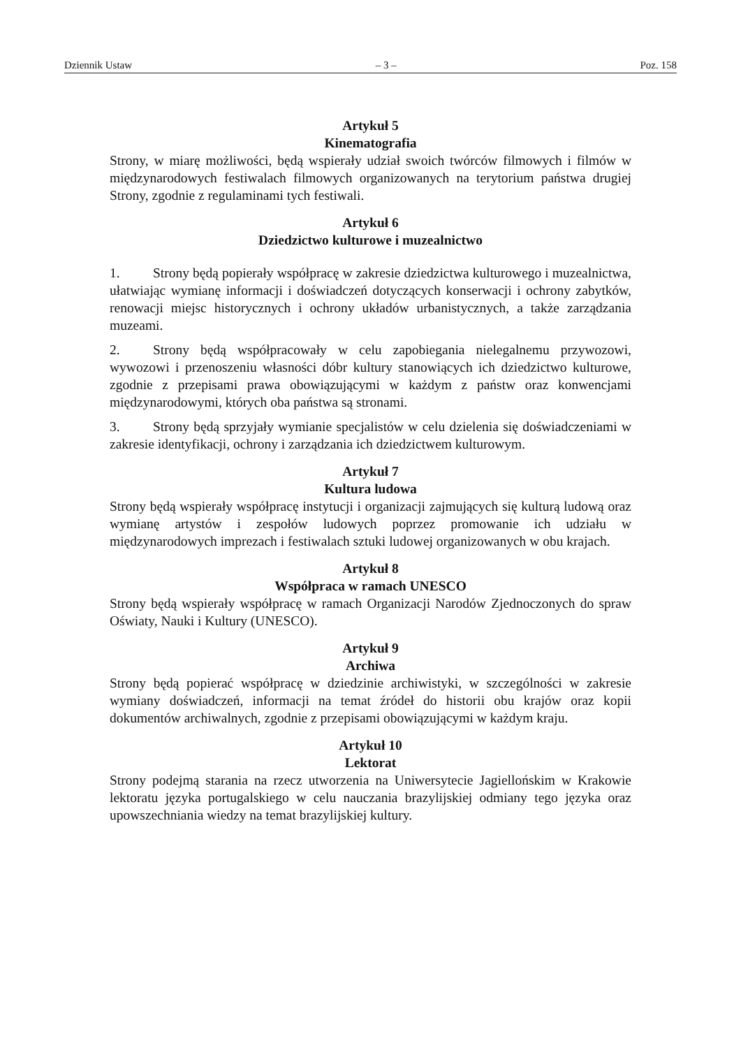Dziennik Ustaw – 3 – Poz. 158
Artykuł 5
Kinematografia
Strony, w miarę możliwości, będą wspierały udział swoich twórców filmowych i filmów w międzynarodowych festiwalach filmowych organizowanych na terytorium państwa drugiej Strony, zgodnie z regulaminami tych festiwali.
Artykuł 6
Dziedzictwo kulturowe i muzealnictwo
1. Strony będą popierały współpracę w zakresie dziedzictwa kulturowego i muzealnictwa, ułatwiając wymianę informacji i doświadczeń dotyczących konserwacji i ochrony zabytków, renowacji miejsc historycznych i ochrony układów urbanistycznych, a także zarządzania muzeami.
2. Strony będą współpracowały w celu zapobiegania nielegalnemu przywozowi, wywozowi i przenoszeniu własności dóbr kultury stanowiących ich dziedzictwo kulturowe, zgodnie z przepisami prawa obowiązującymi w każdym z państw oraz konwencjami międzynarodowymi, których oba państwa są stronami.
3. Strony będą sprzyjały wymianie specjalistów w celu dzielenia się doświadczeniami w zakresie identyfikacji, ochrony i zarządzania ich dziedzictwem kulturowym.
Artykuł 7
Kultura ludowa
Strony będą wspierały współpracę instytucji i organizacji zajmujących się kulturą ludową oraz wymianę artystów i zespołów ludowych poprzez promowanie ich udziału w międzynarodowych imprezach i festiwalach sztuki ludowej organizowanych w obu krajach.
Artykuł 8
Współpraca w ramach UNESCO
Strony będą wspierały współpracę w ramach Organizacji Narodów Zjednoczonych do spraw Oświaty, Nauki i Kultury (UNESCO).
Artykuł 9
Archiwa
Strony będą popierać współpracę w dziedzinie archiwistyki, w szczególności w zakresie wymiany doświadczeń, informacji na temat źródeł do historii obu krajów oraz kopii dokumentów archiwalnych, zgodnie z przepisami obowiązującymi w każdym kraju.
Artykuł 10
Lektorat
Strony podejmą starania na rzecz utworzenia na Uniwersytecie Jagiellońskim w Krakowie lektoratu języka portugalskiego w celu nauczania brazylijskiej odmiany tego języka oraz upowszechniania wiedzy na temat brazylijskiej kultury.